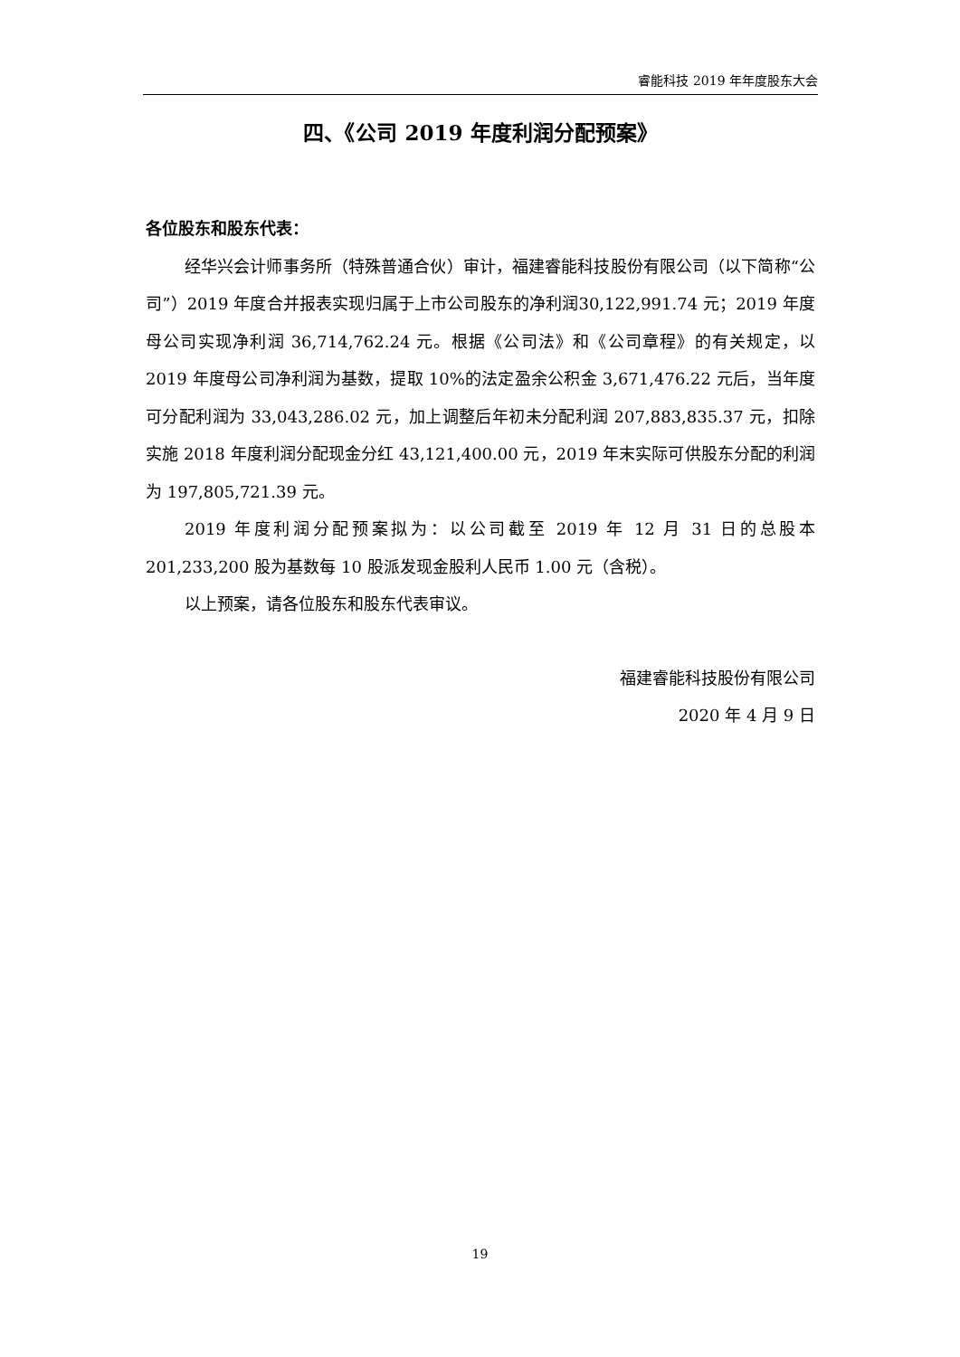睿能科技 2019 年年度股东大会
四、《公司 2019 年度利润分配预案》
各位股东和股东代表：
经华兴会计师事务所（特殊普通合伙）审计，福建睿能科技股份有限公司（以下简称“公司”）2019 年度合并报表实现归属于上市公司股东的净利润30,122,991.74 元；2019 年度母公司实现净利润 36,714,762.24 元。根据《公司法》和《公司章程》的有关规定，以 2019 年度母公司净利润为基数，提取 10%的法定盈余公积金 3,671,476.22 元后，当年度可分配利润为 33,043,286.02 元，加上调整后年初未分配利润 207,883,835.37 元，扣除实施 2018 年度利润分配现金分红 43,121,400.00 元，2019 年末实际可供股东分配的利润为 197,805,721.39 元。
2019 年度利润分配预案拟为：以公司截至 2019 年 12 月 31 日的总股本201,233,200 股为基数每 10 股派发现金股利人民币 1.00 元（含税）。
以上预案，请各位股东和股东代表审议。
福建睿能科技股份有限公司
2020 年 4 月 9 日
19